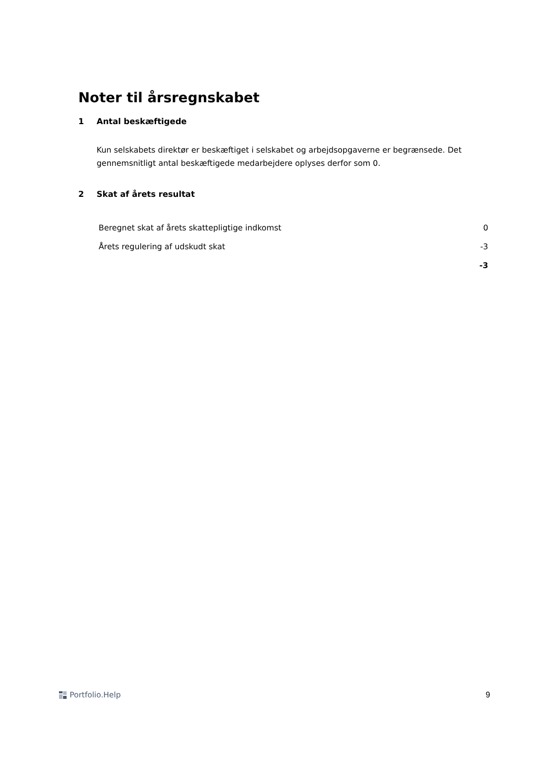Noter til årsregnskabet
1 Antal beskæftigede
Kun selskabets direktør er beskæftiget i selskabet og arbejdsopgaverne er begrænsede. Det gennemsnitligt antal beskæftigede medarbejdere oplyses derfor som 0.
2 Skat af årets resultat
| Beregnet skat af årets skattepligtige indkomst | 0 |
| Årets regulering af udskudt skat | -3 |
| | -3 |
Portfolio.Help 9